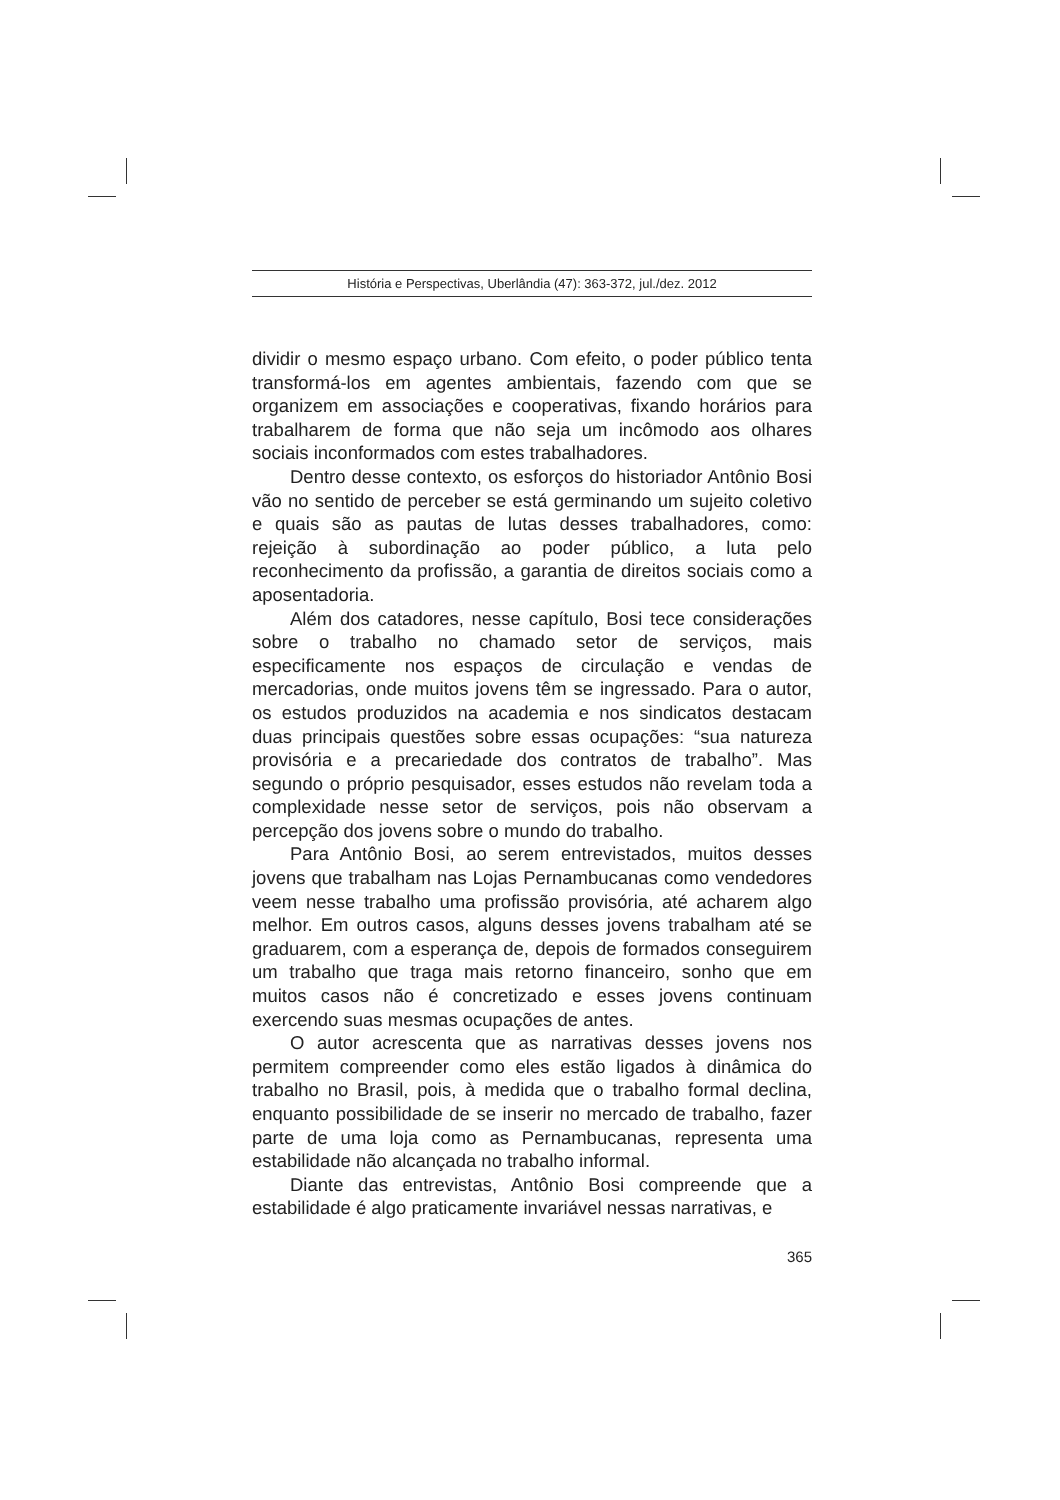História e Perspectivas, Uberlândia (47): 363-372, jul./dez. 2012
dividir o mesmo espaço urbano. Com efeito, o poder público tenta transformá-los em agentes ambientais, fazendo com que se organizem em associações e cooperativas, fixando horários para trabalharem de forma que não seja um incômodo aos olhares sociais inconformados com estes trabalhadores.
Dentro desse contexto, os esforços do historiador Antônio Bosi vão no sentido de perceber se está germinando um sujeito coletivo e quais são as pautas de lutas desses trabalhadores, como: rejeição à subordinação ao poder público, a luta pelo reconhecimento da profissão, a garantia de direitos sociais como a aposentadoria.
Além dos catadores, nesse capítulo, Bosi tece considerações sobre o trabalho no chamado setor de serviços, mais especificamente nos espaços de circulação e vendas de mercadorias, onde muitos jovens têm se ingressado. Para o autor, os estudos produzidos na academia e nos sindicatos destacam duas principais questões sobre essas ocupações: “sua natureza provisória e a precariedade dos contratos de trabalho”. Mas segundo o próprio pesquisador, esses estudos não revelam toda a complexidade nesse setor de serviços, pois não observam a percepção dos jovens sobre o mundo do trabalho.
Para Antônio Bosi, ao serem entrevistados, muitos desses jovens que trabalham nas Lojas Pernambucanas como vendedores veem nesse trabalho uma profissão provisória, até acharem algo melhor. Em outros casos, alguns desses jovens trabalham até se graduarem, com a esperança de, depois de formados conseguirem um trabalho que traga mais retorno financeiro, sonho que em muitos casos não é concretizado e esses jovens continuam exercendo suas mesmas ocupações de antes.
O autor acrescenta que as narrativas desses jovens nos permitem compreender como eles estão ligados à dinâmica do trabalho no Brasil, pois, à medida que o trabalho formal declina, enquanto possibilidade de se inserir no mercado de trabalho, fazer parte de uma loja como as Pernambucanas, representa uma estabilidade não alcançada no trabalho informal.
Diante das entrevistas, Antônio Bosi compreende que a estabilidade é algo praticamente invariável nessas narrativas, e
365